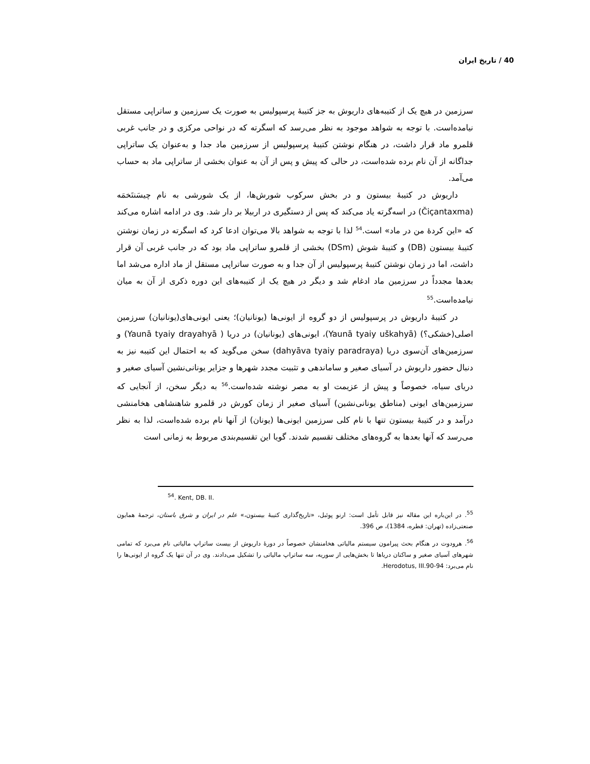40 / تاریخ ایران
سرزمین در هیچ یک از کتیبه‌های داریوش به جز کتیبۀ پرسپولیس به صورت یک سرزمین و ساتراپی مستقل نیامده‌است. با توجه به شواهد موجود به نظر می‌رسد که اسگرته که در نواحی مرکزی و در جانب غربی قلمرو ماد قرار داشت، در هنگام نوشتن کتیبۀ پرسپولیس از سرزمین ماد جدا و به‌عنوان یک ساتراپی جداگانه از آن نام برده شده‌است، در حالی که پیش و پس از آن به عنوان بخشی از ساتراپی ماد به حساب می‌آمد.
داریوش در کتیبۀ بیستون و در بخش سرکوب شورش‌ها، از یک شورشی به نام چیسَنتَخمَه (Čiçantaxma) در اسه‌گرته یاد می‌کند که پس از دستگیری در اربیلا بر دار شد. وی در ادامه اشاره می‌کند که «این کردۀ من در ماد» است.<sup>54</sup> لذا با توجه به شواهد بالا می‌توان ادعا کرد که اسگرته در زمان نوشتن کتیبۀ بیستون (DB) و کتیبۀ شوش (DSm) بخشی از قلمرو ساتراپی ماد بود که در جانب غربی آن قرار داشت، اما در زمان نوشتن کتیبۀ پرسپولیس از آن جدا و به صورت ساتراپی مستقل از ماد اداره می‌شد اما بعدها مجدداً در سرزمین ماد ادغام شد و دیگر در هیچ یک از کتیبه‌های این دوره ذکری از آن به میان نیامده‌است.<sup>55</sup>
در کتیبۀ داریوش در پرسپولیس از دو گروه از ایونی‌ها (یونانیان)؛ یعنی ایونی‌های(یونانیان) سرزمین اصلی(خشکی؟) (Yaunā tyaiy uškahyā)، ایونی‌های (یونانیان) در دریا ( Yaunā tyaiy drayahyā) و سرزمین‌های آن‌سوی دریا (dahyāva tyaiy paradraya) سخن می‌گوید که به احتمال این کتیبه نیز به دنبال حضور داریوش در آسیای صغیر و ساماندهی و تثبیت مجدد شهرها و جزایر یونانی‌نشین آسیای صغیر و دریای سیاه، خصوصاً و پیش از عزیمت او به مصر نوشته شده‌است.<sup>56</sup> به دیگر سخن، از آنجایی که سرزمین‌های ایونی (مناطق یونانی‌نشین) آسیای صغیر از زمان کورش در قلمرو شاهنشاهی هخامنشی درآمد و در کتیبۀ بیستون تنها با نام کلی سرزمین ایونی‌ها (یونان) از آنها نام برده شده‌است، لذا به نظر می‌رسد که آنها بعدها به گروه‌های مختلف تقسیم شدند. گویا این تقسیم‌بندی مربوط به زمانی است
<sup>54</sup>. Kent, DB. II.
<sup>55</sup>. در این‌باره این مقاله نیز قابل تأمل است: ارنو پوئبل، «تاریخ‌گذاری کتیبۀ بیستون،» علم در ایران و شرق باستان، ترجمۀ همایون صنعتی‌زاده (تهران: قطره، 1384)، ص 396.
<sup>56</sup>. هرودوت در هنگام بحث پیرامون سیستم مالیاتی هخامنشان خصوصاً در دورۀ داریوش از بیست ساتراپ مالیاتی نام می‌برد که تمامی شهرهای آسیای صغیر و ساکنان دریاها تا بخش‌هایی از سوریه، سه ساتراپ مالیاتی را تشکیل می‌دادند. وی در آن تنها یک گروه از ایونی‌ها را نام می‌برد: Herodotus, III.90-94.